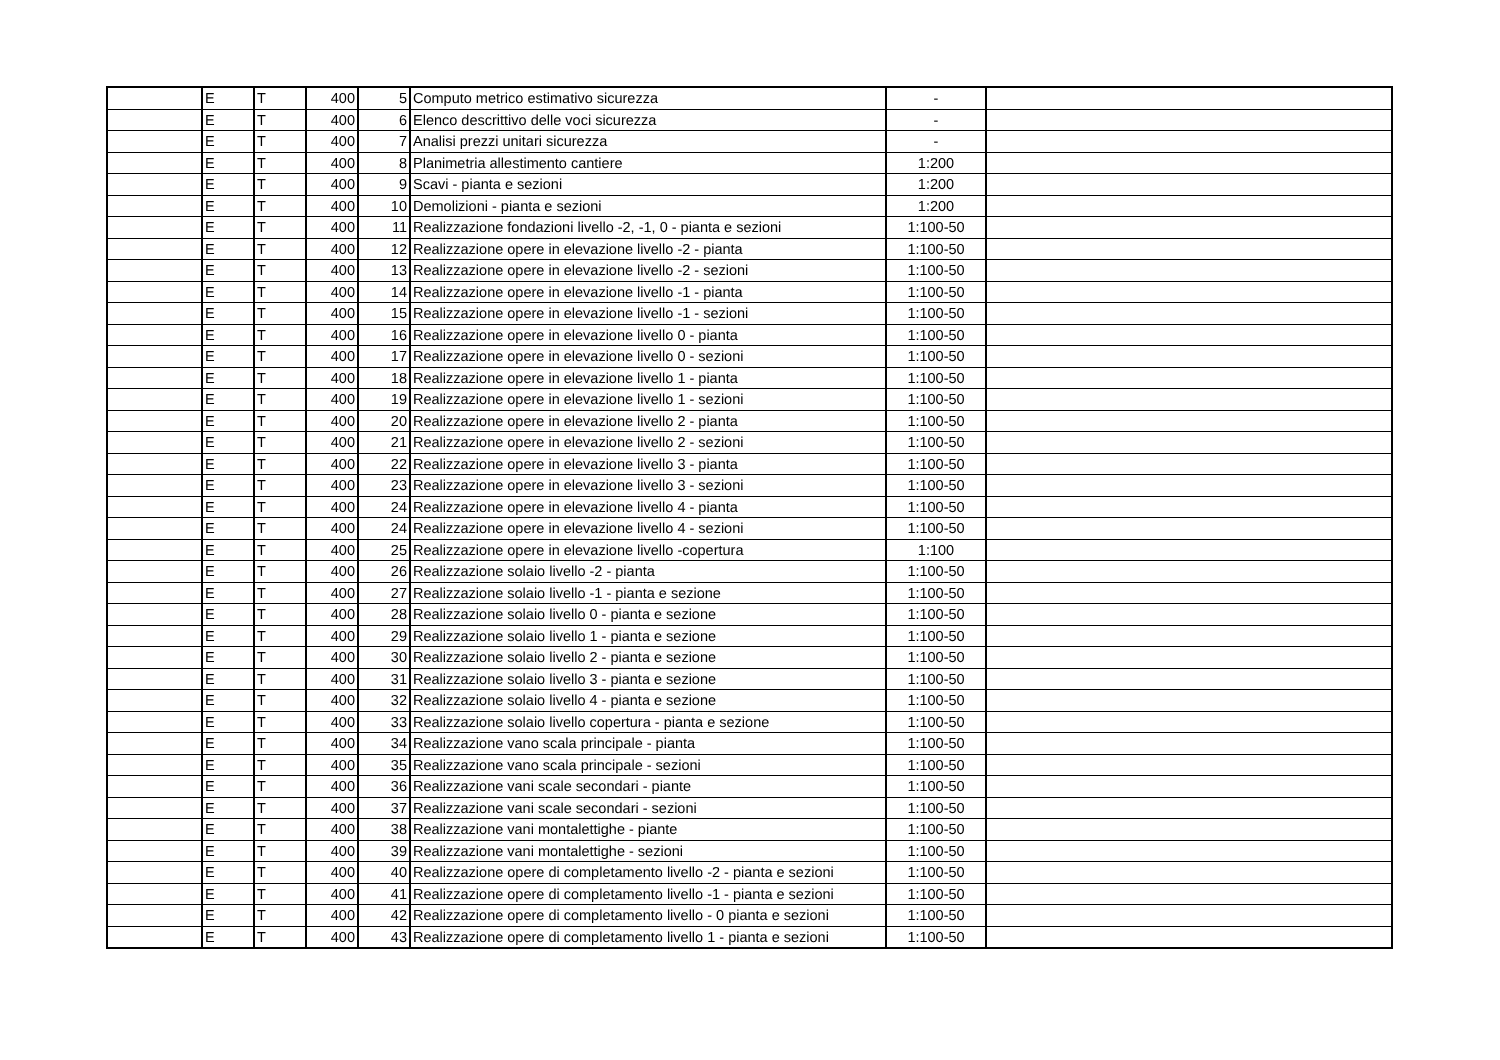| | E | T | 400 | 5 | Computo metrico estimativo sicurezza | - | |
| | E | T | 400 | 6 | Elenco descrittivo delle voci sicurezza | - | |
| | E | T | 400 | 7 | Analisi prezzi unitari sicurezza | - | |
| | E | T | 400 | 8 | Planimetria allestimento cantiere | 1:200 | |
| | E | T | 400 | 9 | Scavi - pianta e sezioni | 1:200 | |
| | E | T | 400 | 10 | Demolizioni - pianta e sezioni | 1:200 | |
| | E | T | 400 | 11 | Realizzazione fondazioni livello -2, -1, 0 - pianta e sezioni | 1:100-50 | |
| | E | T | 400 | 12 | Realizzazione opere in elevazione livello -2 - pianta | 1:100-50 | |
| | E | T | 400 | 13 | Realizzazione opere in elevazione livello -2 - sezioni | 1:100-50 | |
| | E | T | 400 | 14 | Realizzazione opere in elevazione livello -1 - pianta | 1:100-50 | |
| | E | T | 400 | 15 | Realizzazione opere in elevazione livello -1 - sezioni | 1:100-50 | |
| | E | T | 400 | 16 | Realizzazione opere in elevazione livello 0 - pianta | 1:100-50 | |
| | E | T | 400 | 17 | Realizzazione opere in elevazione livello 0 - sezioni | 1:100-50 | |
| | E | T | 400 | 18 | Realizzazione opere in elevazione livello 1 - pianta | 1:100-50 | |
| | E | T | 400 | 19 | Realizzazione opere in elevazione livello 1 - sezioni | 1:100-50 | |
| | E | T | 400 | 20 | Realizzazione opere in elevazione livello 2 - pianta | 1:100-50 | |
| | E | T | 400 | 21 | Realizzazione opere in elevazione livello 2 - sezioni | 1:100-50 | |
| | E | T | 400 | 22 | Realizzazione opere in elevazione livello 3 - pianta | 1:100-50 | |
| | E | T | 400 | 23 | Realizzazione opere in elevazione livello 3 - sezioni | 1:100-50 | |
| | E | T | 400 | 24 | Realizzazione opere in elevazione livello 4 - pianta | 1:100-50 | |
| | E | T | 400 | 24 | Realizzazione opere in elevazione livello 4 - sezioni | 1:100-50 | |
| | E | T | 400 | 25 | Realizzazione opere in elevazione livello -copertura | 1:100 | |
| | E | T | 400 | 26 | Realizzazione solaio livello -2 - pianta | 1:100-50 | |
| | E | T | 400 | 27 | Realizzazione solaio livello -1 - pianta e sezione | 1:100-50 | |
| | E | T | 400 | 28 | Realizzazione solaio livello 0 - pianta e sezione | 1:100-50 | |
| | E | T | 400 | 29 | Realizzazione solaio livello 1 - pianta e sezione | 1:100-50 | |
| | E | T | 400 | 30 | Realizzazione solaio livello 2 - pianta e sezione | 1:100-50 | |
| | E | T | 400 | 31 | Realizzazione solaio livello 3 - pianta e sezione | 1:100-50 | |
| | E | T | 400 | 32 | Realizzazione solaio livello 4 - pianta e sezione | 1:100-50 | |
| | E | T | 400 | 33 | Realizzazione solaio livello copertura - pianta e sezione | 1:100-50 | |
| | E | T | 400 | 34 | Realizzazione vano scala principale - pianta | 1:100-50 | |
| | E | T | 400 | 35 | Realizzazione vano scala principale - sezioni | 1:100-50 | |
| | E | T | 400 | 36 | Realizzazione vani scale secondari - piante | 1:100-50 | |
| | E | T | 400 | 37 | Realizzazione vani scale secondari - sezioni | 1:100-50 | |
| | E | T | 400 | 38 | Realizzazione vani montalettighe - piante | 1:100-50 | |
| | E | T | 400 | 39 | Realizzazione vani montalettighe - sezioni | 1:100-50 | |
| | E | T | 400 | 40 | Realizzazione opere di completamento livello -2 - pianta e sezioni | 1:100-50 | |
| | E | T | 400 | 41 | Realizzazione opere di completamento livello -1 - pianta e sezioni | 1:100-50 | |
| | E | T | 400 | 42 | Realizzazione opere di completamento livello - 0 pianta e sezioni | 1:100-50 | |
| | E | T | 400 | 43 | Realizzazione opere di completamento livello 1 - pianta e sezioni | 1:100-50 | |